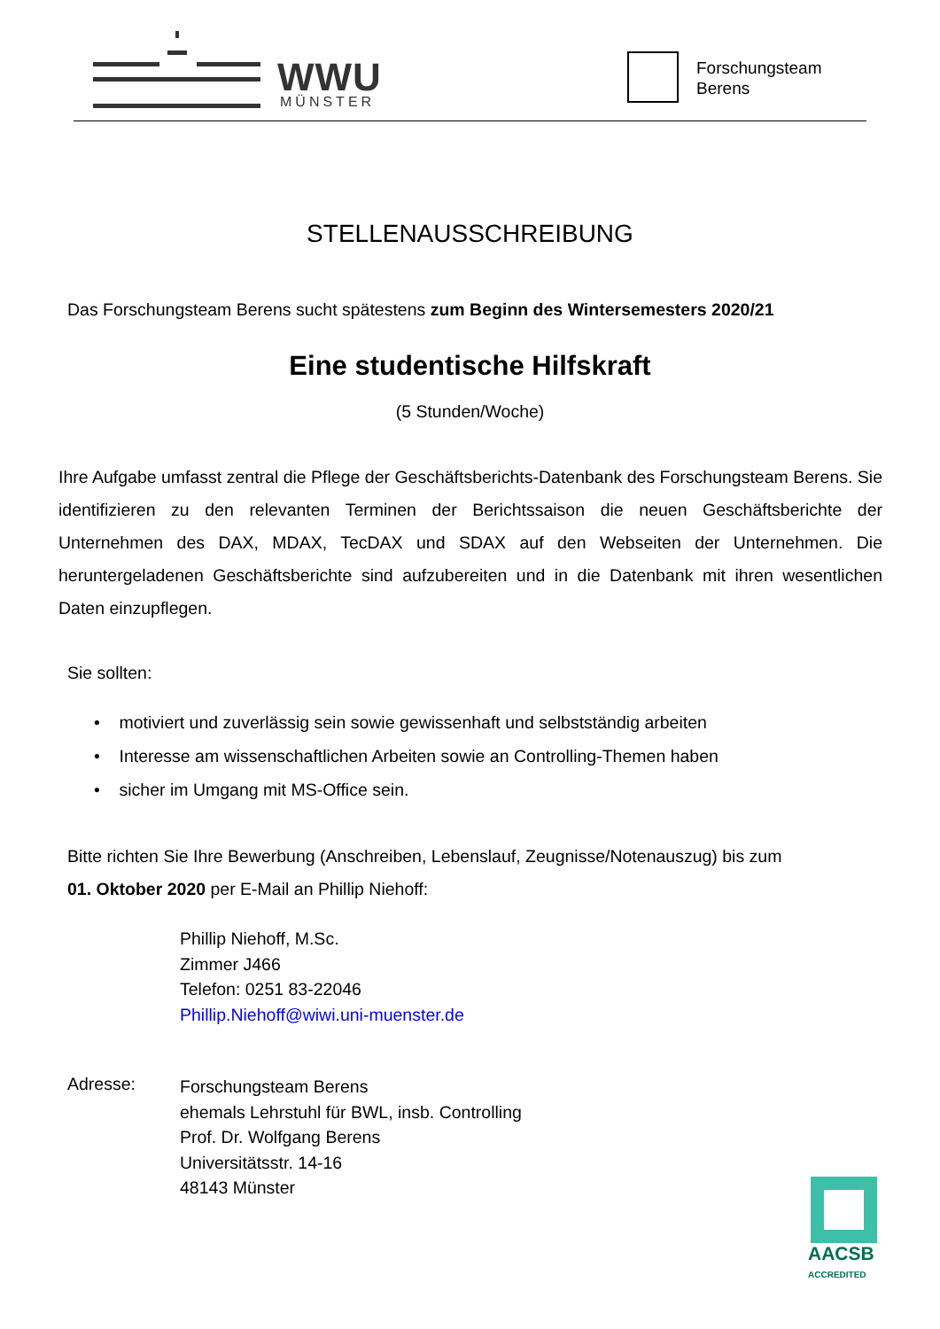WWU
MÜNSTER
Forschungsteam
Berens
STELLENAUSSCHREIBUNG
Das Forschungsteam Berens sucht spätestens zum Beginn des Wintersemesters 2020/21
Eine studentische Hilfskraft
(5 Stunden/Woche)
Ihre Aufgabe umfasst zentral die Pflege der Geschäftsberichts-Datenbank des Forschungsteam Berens. Sie identifizieren zu den relevanten Terminen der Berichtssaison die neuen Geschäftsberichte der Unternehmen des DAX, MDAX, TecDAX und SDAX auf den Webseiten der Unternehmen. Die heruntergeladenen Geschäftsberichte sind aufzubereiten und in die Datenbank mit ihren wesentlichen Daten einzupflegen.
Sie sollten:
• motiviert und zuverlässig sein sowie gewissenhaft und selbstständig arbeiten
• Interesse am wissenschaftlichen Arbeiten sowie an Controlling-Themen haben
• sicher im Umgang mit MS-Office sein.
Bitte richten Sie Ihre Bewerbung (Anschreiben, Lebenslauf, Zeugnisse/Notenauszug) bis zum
01. Oktober 2020 per E-Mail an Phillip Niehoff:
Phillip Niehoff, M.Sc.
Zimmer J466
Telefon: 0251 83-22046
Phillip.Niehoff@wiwi.uni-muenster.de
Adresse:
Forschungsteam Berens
ehemals Lehrstuhl für BWL, insb. Controlling
Prof. Dr. Wolfgang Berens
Universitätsstr. 14-16
48143 Münster
AACSB
ACCREDITED